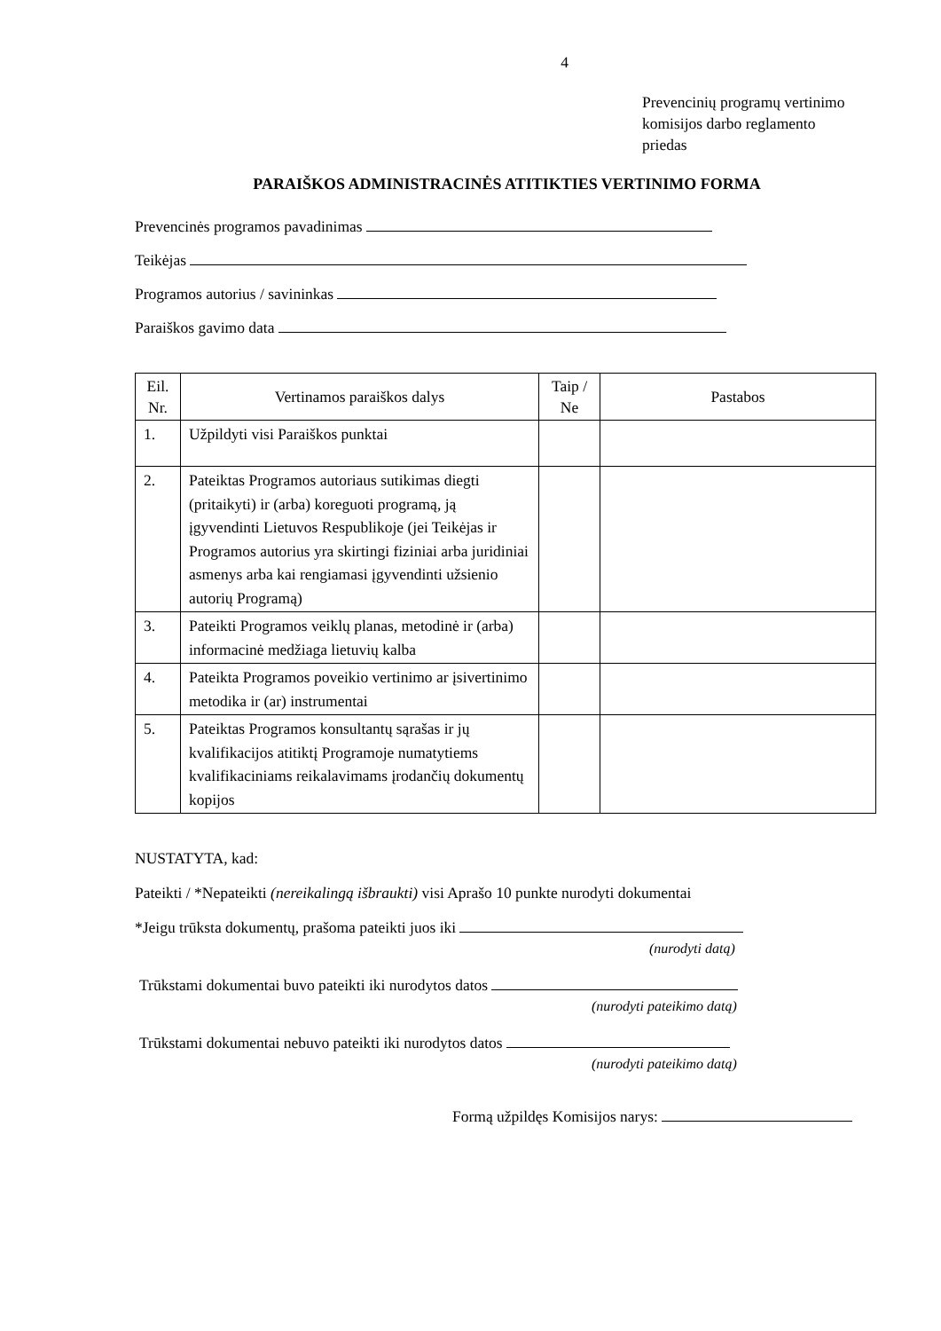4
Prevencinių programų vertinimo
komisijos darbo reglamento
priedas
PARAIŠKOS ADMINISTRACINĖS ATITIKTIES VERTINIMO FORMA
Prevencinės programos pavadinimas
Teikėjas
Programos autorius / savininkas
Paraiškos gavimo data
| Eil. Nr. | Vertinamos paraiškos dalys | Taip / Ne | Pastabos |
| --- | --- | --- | --- |
| 1. | Užpildyti visi Paraiškos punktai | | |
| 2. | Pateiktas Programos autoriaus sutikimas diegti (pritaikyti) ir (arba) koreguoti programą, ją įgyvendinti Lietuvos Respublikoje (jei Teikėjas ir Programos autorius yra skirtingi fiziniai arba juridiniai asmenys arba kai rengiamasi įgyvendinti užsienio autorių Programą) | | |
| 3. | Pateikti Programos veiklų planas, metodinė ir (arba) informacinė medžiaga lietuvių kalba | | |
| 4. | Pateikta Programos poveikio vertinimo ar įsivertinimo metodika ir (ar) instrumentai | | |
| 5. | Pateiktas Programos konsultantų sąrašas ir jų kvalifikacijos atitiktį Programoje numatytiems kvalifikaciniams reikalavimams įrodančių dokumentų kopijos | | |
NUSTATYTA, kad:
Pateikti / *Nepateikti (nereikalingą išbraukti) visi Aprašo 10 punkte nurodyti dokumentai
*Jeigu trūksta dokumentų, prašoma pateikti juos iki
(nurodyti datą)
Trūkstami dokumentai buvo pateikti iki nurodytos datos
(nurodyti pateikimo datą)
Trūkstami dokumentai nebuvo pateikti iki nurodytos datos
(nurodyti pateikimo datą)
Formą užpildęs Komisijos narys: